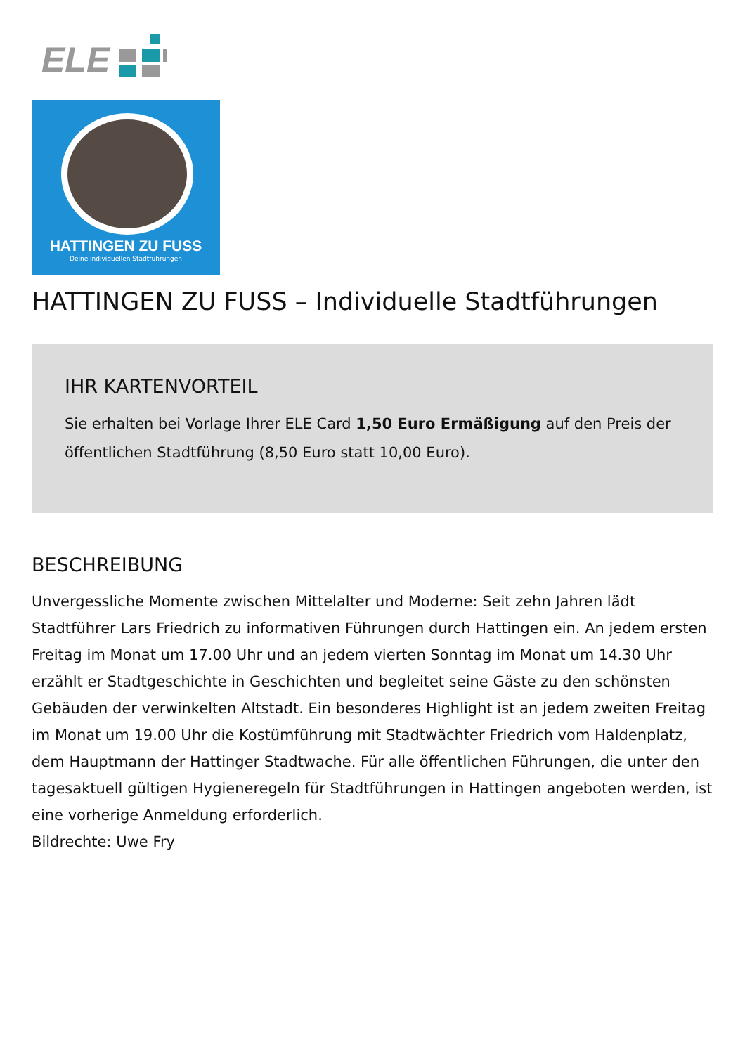ELE
HATTINGEN ZU FUSS
Deine individuellen Stadtführungen
HATTINGEN ZU FUSS – Individuelle Stadtführungen
IHR KARTENVORTEIL
Sie erhalten bei Vorlage Ihrer ELE Card 1,50 Euro Ermäßigung auf den Preis der öffentlichen Stadtführung (8,50 Euro statt 10,00 Euro).
BESCHREIBUNG
Unvergessliche Momente zwischen Mittelalter und Moderne: Seit zehn Jahren lädt Stadtführer Lars Friedrich zu informativen Führungen durch Hattingen ein. An jedem ersten Freitag im Monat um 17.00 Uhr und an jedem vierten Sonntag im Monat um 14.30 Uhr erzählt er Stadtgeschichte in Geschichten und begleitet seine Gäste zu den schönsten Gebäuden der verwinkelten Altstadt. Ein besonderes Highlight ist an jedem zweiten Freitag im Monat um 19.00 Uhr die Kostümführung mit Stadtwächter Friedrich vom Haldenplatz, dem Hauptmann der Hattinger Stadtwache. Für alle öffentlichen Führungen, die unter den tagesaktuell gültigen Hygieneregeln für Stadtführungen in Hattingen angeboten werden, ist eine vorherige Anmeldung erforderlich.
Bildrechte: Uwe Fry